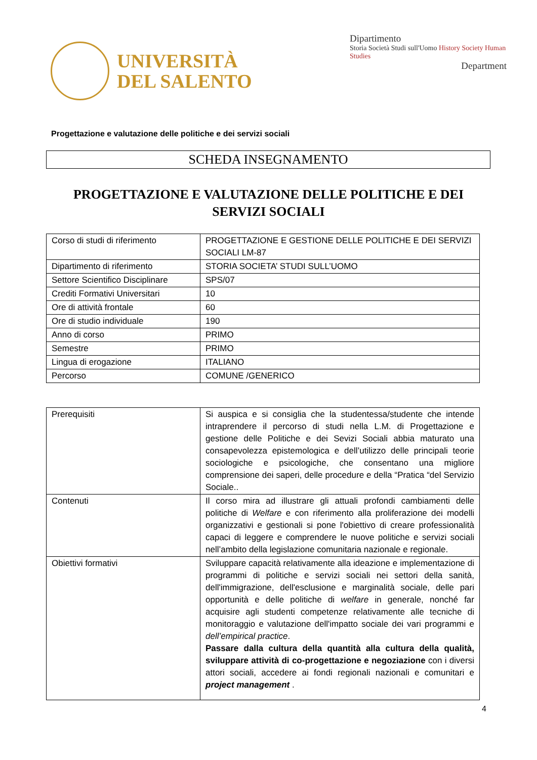UNIVERSITÀ
DEL SALENTO
Dipartimento
Storia Società Studi sull'Uomo History Society Human Studies
Department
Progettazione e valutazione delle politiche e dei servizi sociali
SCHEDA INSEGNAMENTO
PROGETTAZIONE E VALUTAZIONE DELLE POLITICHE E DEI SERVIZI SOCIALI
| Corso di studi di riferimento | PROGETTAZIONE E GESTIONE DELLE POLITICHE E DEI SERVIZI SOCIALI LM-87 |
| Dipartimento di riferimento | STORIA SOCIETA’ STUDI SULL’UOMO |
| Settore Scientifico Disciplinare | SPS/07 |
| Crediti Formativi Universitari | 10 |
| Ore di attività frontale | 60 |
| Ore di studio individuale | 190 |
| Anno di corso | PRIMO |
| Semestre | PRIMO |
| Lingua di erogazione | ITALIANO |
| Percorso | COMUNE /GENERICO |
| Prerequisiti | Si auspica e si consiglia che la studentessa/studente che intende intraprendere il percorso di studi nella L.M. di Progettazione e gestione delle Politiche e dei Sevizi Sociali abbia maturato una consapevolezza epistemologica e dell’utilizzo delle principali teorie sociologiche e psicologiche, che consentano una migliore comprensione dei saperi, delle procedure e della “Pratica “del Servizio Sociale.. |
| Contenuti | Il corso mira ad illustrare gli attuali profondi cambiamenti delle politiche di Welfare e con riferimento alla proliferazione dei modelli organizzativi e gestionali si pone l'obiettivo di creare professionalità capaci di leggere e comprendere le nuove politiche e servizi sociali nell’ambito della legislazione comunitaria nazionale e regionale. |
| Obiettivi formativi | Sviluppare capacità relativamente alla ideazione e implementazione di programmi di politiche e servizi sociali nei settori della sanità, dell'immigrazione, dell'esclusione e marginalità sociale, delle pari opportunità e delle politiche di welfare in generale, nonché far acquisire agli studenti competenze relativamente alle tecniche di monitoraggio e valutazione dell'impatto sociale dei vari programmi e dell’empirical practice . Passare dalla cultura della quantità alla cultura della qualità, sviluppare attività di co-progettazione e negoziazione con i diversi attori sociali, accedere ai fondi regionali nazionali e comunitari e project management . |
4